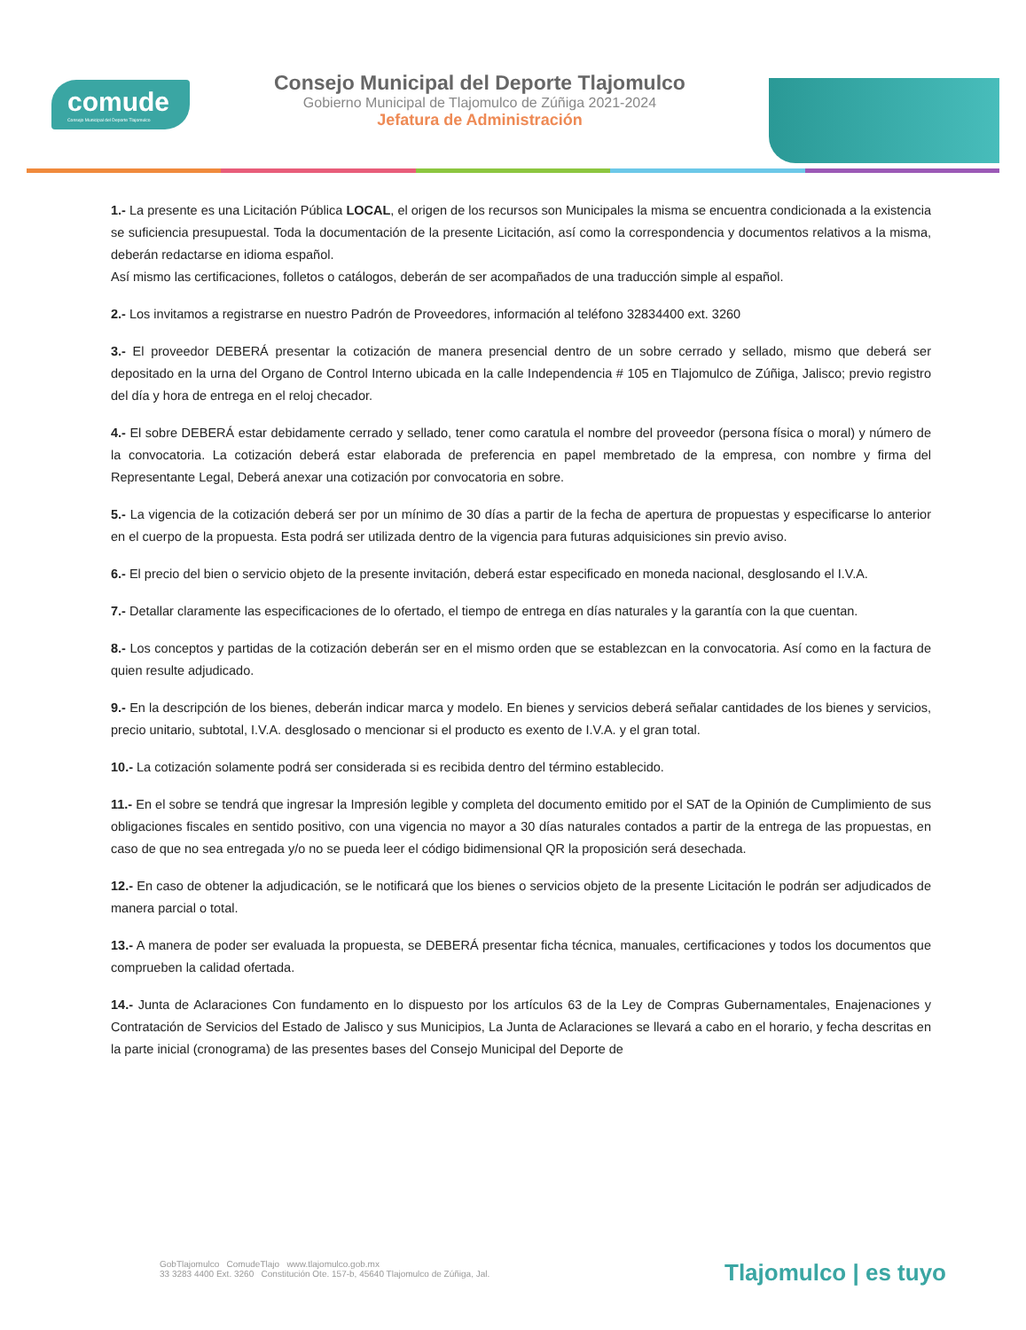comude
Consejo Municipal del Deporte Tlajomulco
Consejo Municipal del Deporte Tlajomulco
Gobierno Municipal de Tlajomulco de Zúñiga 2021-2024
Jefatura de Administración
1.- La presente es una Licitación Pública LOCAL, el origen de los recursos son Municipales la misma se encuentra condicionada a la existencia se suficiencia presupuestal. Toda la documentación de la presente Licitación, así como la correspondencia y documentos relativos a la misma, deberán redactarse en idioma español.
Así mismo las certificaciones, folletos o catálogos, deberán de ser acompañados de una traducción simple al español.
2.- Los invitamos a registrarse en nuestro Padrón de Proveedores, información al teléfono 32834400 ext. 3260
3.- El proveedor DEBERÁ presentar la cotización de manera presencial dentro de un sobre cerrado y sellado, mismo que deberá ser depositado en la urna del Organo de Control Interno ubicada en la calle Independencia # 105 en Tlajomulco de Zúñiga, Jalisco; previo registro del día y hora de entrega en el reloj checador.
4.- El sobre DEBERÁ estar debidamente cerrado y sellado, tener como caratula el nombre del proveedor (persona física o moral) y número de la convocatoria. La cotización deberá estar elaborada de preferencia en papel membretado de la empresa, con nombre y firma del Representante Legal, Deberá anexar una cotización por convocatoria en sobre.
5.- La vigencia de la cotización deberá ser por un mínimo de 30 días a partir de la fecha de apertura de propuestas y especificarse lo anterior en el cuerpo de la propuesta. Esta podrá ser utilizada dentro de la vigencia para futuras adquisiciones sin previo aviso.
6.- El precio del bien o servicio objeto de la presente invitación, deberá estar especificado en moneda nacional, desglosando el I.V.A.
7.- Detallar claramente las especificaciones de lo ofertado, el tiempo de entrega en días naturales y la garantía con la que cuentan.
8.- Los conceptos y partidas de la cotización deberán ser en el mismo orden que se establezcan en la convocatoria. Así como en la factura de quien resulte adjudicado.
9.- En la descripción de los bienes, deberán indicar marca y modelo. En bienes y servicios deberá señalar cantidades de los bienes y servicios, precio unitario, subtotal, I.V.A. desglosado o mencionar si el producto es exento de I.V.A. y el gran total.
10.- La cotización solamente podrá ser considerada si es recibida dentro del término establecido.
11.- En el sobre se tendrá que ingresar la Impresión legible y completa del documento emitido por el SAT de la Opinión de Cumplimiento de sus obligaciones fiscales en sentido positivo, con una vigencia no mayor a 30 días naturales contados a partir de la entrega de las propuestas, en caso de que no sea entregada y/o no se pueda leer el código bidimensional QR la proposición será desechada.
12.- En caso de obtener la adjudicación, se le notificará que los bienes o servicios objeto de la presente Licitación le podrán ser adjudicados de manera parcial o total.
13.- A manera de poder ser evaluada la propuesta, se DEBERÁ presentar ficha técnica, manuales, certificaciones y todos los documentos que comprueben la calidad ofertada.
14.- Junta de Aclaraciones Con fundamento en lo dispuesto por los artículos 63 de la Ley de Compras Gubernamentales, Enajenaciones y Contratación de Servicios del Estado de Jalisco y sus Municipios, La Junta de Aclaraciones se llevará a cabo en el horario, y fecha descritas en la parte inicial (cronograma) de las presentes bases del Consejo Municipal del Deporte de
GobTlajomulco ComudeTlajo www.tlajomulco.gob.mx
33 3283 4400 Ext. 3260 Constitución Ote. 157-b, 45640 Tlajomulco de Zúñiga, Jal.
Tlajomulco | es tuyo